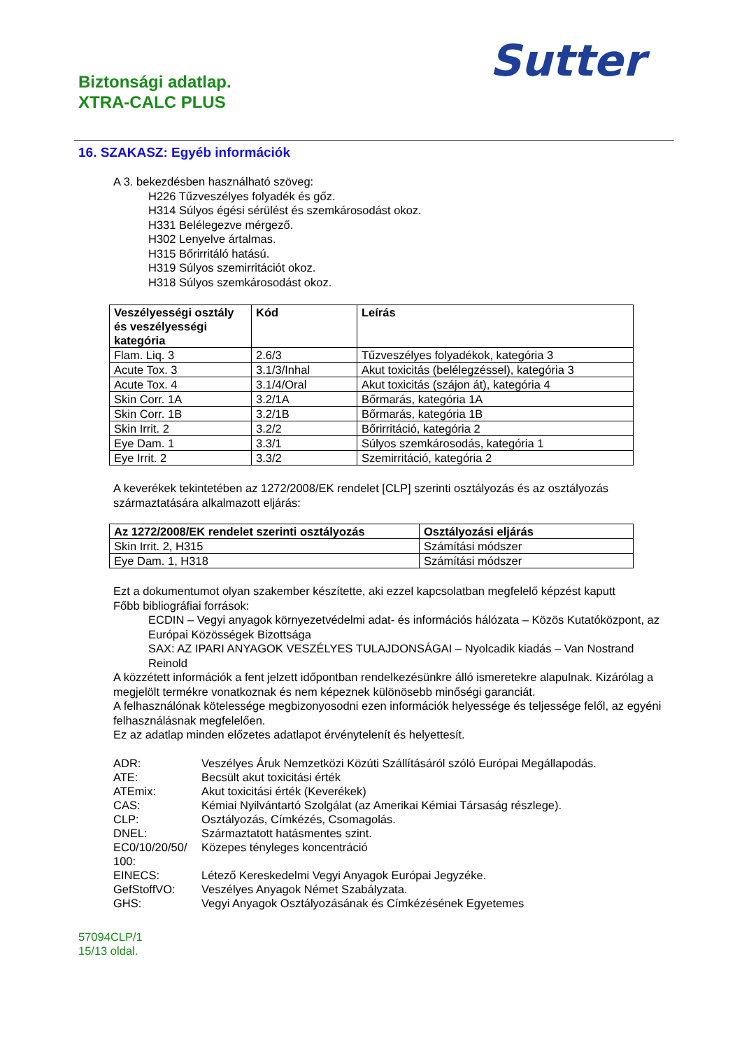Biztonsági adatlap.
XTRA-CALC PLUS
Sutter
16. SZAKASZ: Egyéb információk
A 3. bekezdésben használható szöveg:
H226 Tűzveszélyes folyadék és gőz.
H314 Súlyos égési sérülést és szemkárosodást okoz.
H331 Belélegezve mérgező.
H302 Lenyelve ártalmas.
H315 Bőrirritáló hatású.
H319 Súlyos szemirritációt okoz.
H318 Súlyos szemkárosodást okoz.
| Veszélyességi osztály és veszélyességi kategória | Kód | Leírás |
| --- | --- | --- |
| Flam. Liq. 3 | 2.6/3 | Tűzveszélyes folyadékok, kategória 3 |
| Acute Tox. 3 | 3.1/3/Inhal | Akut toxicitás (belélegzéssel), kategória 3 |
| Acute Tox. 4 | 3.1/4/Oral | Akut toxicitás (szájon át), kategória 4 |
| Skin Corr. 1A | 3.2/1A | Bőrmarás, kategória 1A |
| Skin Corr. 1B | 3.2/1B | Bőrmarás, kategória 1B |
| Skin Irrit. 2 | 3.2/2 | Bőrirritáció, kategória 2 |
| Eye Dam. 1 | 3.3/1 | Súlyos szemkárosodás, kategória 1 |
| Eye Irrit. 2 | 3.3/2 | Szemirritáció, kategória 2 |
A keverékek tekintetében az 1272/2008/EK rendelet [CLP] szerinti osztályozás és az osztályozás származtatására alkalmazott eljárás:
| Az 1272/2008/EK rendelet szerinti osztályozás | Osztályozási eljárás |
| --- | --- |
| Skin Irrit. 2, H315 | Számítási módszer |
| Eye Dam. 1, H318 | Számítási módszer |
Ezt a dokumentumot olyan szakember készítette, aki ezzel kapcsolatban megfelelő képzést kaputt
Főbb bibliográfiai források:
ECDIN – Vegyi anyagok környezetvédelmi adat- és információs hálózata – Közös Kutatóközpont, az Európai Közösségek Bizottsága
SAX: AZ IPARI ANYAGOK VESZÉLYES TULAJDONSÁGAI – Nyolcadik kiadás – Van Nostrand Reinold
A közzétett információk a fent jelzett időpontban rendelkezésünkre álló ismeretekre alapulnak. Kizárólag a megjelölt termékre vonatkoznak és nem képeznek különösebb minőségi garanciát.
A felhasználónak kötelessége megbizonyosodni ezen információk helyessége és teljessége felől, az egyéni felhasználásnak megfelelően.
Ez az adatlap minden előzetes adatlapot érvénytelenít és helyettesít.
| ADR: | Veszélyes Áruk Nemzetközi Közúti Szállításáról szóló Európai Megállapodás. |
| ATE: | Becsült akut toxicitási érték |
| ATEmix: | Akut toxicitási érték (Keverékek) |
| CAS: | Kémiai Nyilvántartó Szolgálat (az Amerikai Kémiai Társaság részlege). |
| CLP: | Osztályozás, Címkézés, Csomagolás. |
| DNEL: | Származtatott hatásmentes szint. |
| EC0/10/20/50/ 100: | Közepes tényleges koncentráció |
| EINECS: | Létező Kereskedelmi Vegyi Anyagok Európai Jegyzéke. |
| GefStoffVO: | Veszélyes Anyagok Német Szabályzata. |
| GHS: | Vegyi Anyagok Osztályozásának és Címkézésének Egyetemes |
57094CLP/1
15/13 oldal.